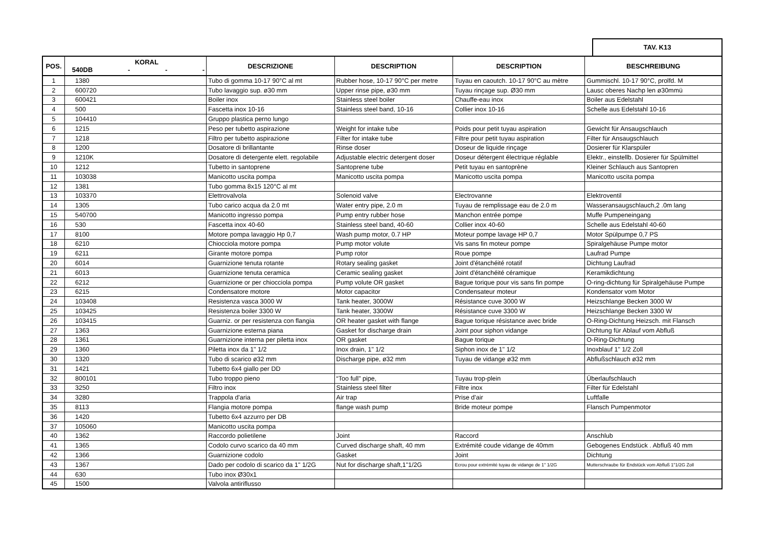TAV. K13
| POS. | KORAL 540DB - - - | DESCRIZIONE | DESCRIPTION | DESCRIPTION | BESCHREIBUNG |
| --- | --- | --- | --- | --- | --- |
| 1 | 1380 | Tubo di gomma 10-17 90°C al mt | Rubber hose, 10-17 90°C per metre | Tuyau en caoutch. 10-17 90°C au mètre | Gummischl. 10-17 90°C, prolfd. M |
| 2 | 600720 | Tubo lavaggio sup. ø30 mm | Upper rinse pipe, ø30 mm | Tuyau rinçage sup. Ø30 mm | Lausc oberes Nachp len ø30mmü |
| 3 | 600421 | Boiler inox | Stainless steel boiler | Chauffe-eau inox | Boiler aus Edelstahl |
| 4 | 500 | Fascetta inox 10-16 | Stainless steel band, 10-16 | Collier inox 10-16 | Schelle aus Edelstahl 10-16 |
| 5 | 104410 | Gruppo plastica perno lungo | | | |
| 6 | 1215 | Peso per tubetto aspirazione | Weight for intake tube | Poids pour petit tuyau aspiration | Gewicht für Ansaugschlauch |
| 7 | 1218 | Filtro per tubetto aspirazione | Filter for intake tube | Filtre pour petit tuyau aspiration | Filter für Ansaugschlauch |
| 8 | 1200 | Dosatore di brillantante | Rinse doser | Doseur de liquide rinçage | Dosierer für Klarspüler |
| 9 | 1210K | Dosatore di detergente elett. regolabile | Adjustable electric detergent doser | Doseur détergent électrique réglable | Elektr., einstellb. Dosierer für Spülmittel |
| 10 | 1212 | Tubetto in santoprene | Santoprene tube | Petit tuyau en santoprène | Kleiner Schlauch aus Santopren |
| 11 | 103038 | Manicotto uscita pompa | Manicotto uscita pompa | Manicotto uscita pompa | Manicotto uscita pompa |
| 12 | 1381 | Tubo gomma 8x15 120°C al mt | | | |
| 13 | 103370 | Elettrovalvola | Solenoid valve | Electrovanne | Elektroventil |
| 14 | 1305 | Tubo carico acqua da 2.0 mt | Water entry pipe, 2.0 m | Tuyau de remplissage eau de 2.0 m | Wasseransaugschlauch,2 .0m lang |
| 15 | 540700 | Manicotto ingresso pompa | Pump entry rubber hose | Manchon entrée pompe | Muffe Pumpeneingang |
| 16 | 530 | Fascetta inox 40-60 | Stainless steel band, 40-60 | Collier inox 40-60 | Schelle aus Edelstahl 40-60 |
| 17 | 8100 | Motore pompa lavaggio Hp 0,7 | Wash pump motor, 0.7 HP | Moteur pompe lavage HP 0,7 | Motor Spülpumpe 0,7 PS |
| 18 | 6210 | Chiocciola motore pompa | Pump motor volute | Vis sans fin moteur pompe | Spiralgehäuse Pumpe motor |
| 19 | 6211 | Girante motore pompa | Pump rotor | Roue pompe | Laufrad Pumpe |
| 20 | 6014 | Guarnizione tenuta rotante | Rotary sealing gasket | Joint d'étanchéité rotatif | Dichtung Laufrad |
| 21 | 6013 | Guarnizione tenuta ceramica | Ceramic sealing gasket | Joint d'étanchéité céramique | Keramikdichtung |
| 22 | 6212 | Guarnizione or per chiocciola pompa | Pump volute OR gasket | Bague torique pour vis sans fin pompe | O-ring-dichtung für Spiralgehäuse Pumpe |
| 23 | 6215 | Condensatore motore | Motor capacitor | Condensateur moteur | Kondensator vom Motor |
| 24 | 103408 | Resistenza vasca 3000 W | Tank heater, 3000W | Résistance cuve 3000 W | Heizschlange Becken 3000 W |
| 25 | 103425 | Resistenza boiler 3300 W | Tank heater, 3300W | Résistance cuve 3300 W | Heizschlange Becken 3300 W |
| 26 | 103415 | Guarniz. or per resistenza con flangia | OR heater gasket with flange | Bague torique résistance avec bride | O-Ring-Dichtung Heizsch. mit Flansch |
| 27 | 1363 | Guarnizione esterna piana | Gasket for discharge drain | Joint pour siphon vidange | Dichtung für Ablauf vom Abfluß |
| 28 | 1361 | Guarnizione interna per piletta inox | OR gasket | Bague torique | O-Ring-Dichtung |
| 29 | 1360 | Piletta inox da 1" 1/2 | Inox drain, 1" 1/2 | Siphon inox de 1" 1/2 | Inoxblauf 1" 1/2 Zoll |
| 30 | 1320 | Tubo di scarico ø32 mm | Discharge pipe, ø32 mm | Tuyau de vidange ø32 mm | Abflußschlauch ø32 mm |
| 31 | 1421 | Tubetto 6x4 giallo per DD | | | |
| 32 | 800101 | Tubo troppo pieno | “Too full” pipe, | Tuyau trop-plein | Überlaufschlauch |
| 33 | 3250 | Filtro inox | Stainless steel filter | Filtre inox | Filter für Edelstahl |
| 34 | 3280 | Trappola d'aria | Air trap | Prise d'air | Luftfalle |
| 35 | 8113 | Flangia motore pompa | flange wash pump | Bride moteur pompe | Flansch Pumpenmotor |
| 36 | 1420 | Tubetto 6x4 azzurro per DB | | | |
| 37 | 105060 | Manicotto uscita pompa | | | |
| 40 | 1362 | Raccordo polietilene | Joint | Raccord | Anschlub |
| 41 | 1365 | Codolo curvo scarico da 40 mm | Curved discharge shaft, 40 mm | Extrémité coude vidange de 40mm | Gebogenes Endstück . Abfluß 40 mm |
| 42 | 1366 | Guarnizione codolo | Gasket | Joint | Dichtung |
| 43 | 1367 | Dado per codolo di scarico da 1" 1/2G | Nut for discharge shaft,1"1/2G | Ecrou pour extrémité tuyau de vidange de 1" 1/2G | Mutterschraube für Endstück vom Abfluß 1"1/2G Zoll |
| 44 | 630 | Tubo inox Ø30x1 | | | |
| 45 | 1500 | Valvola antiriflusso | | | |